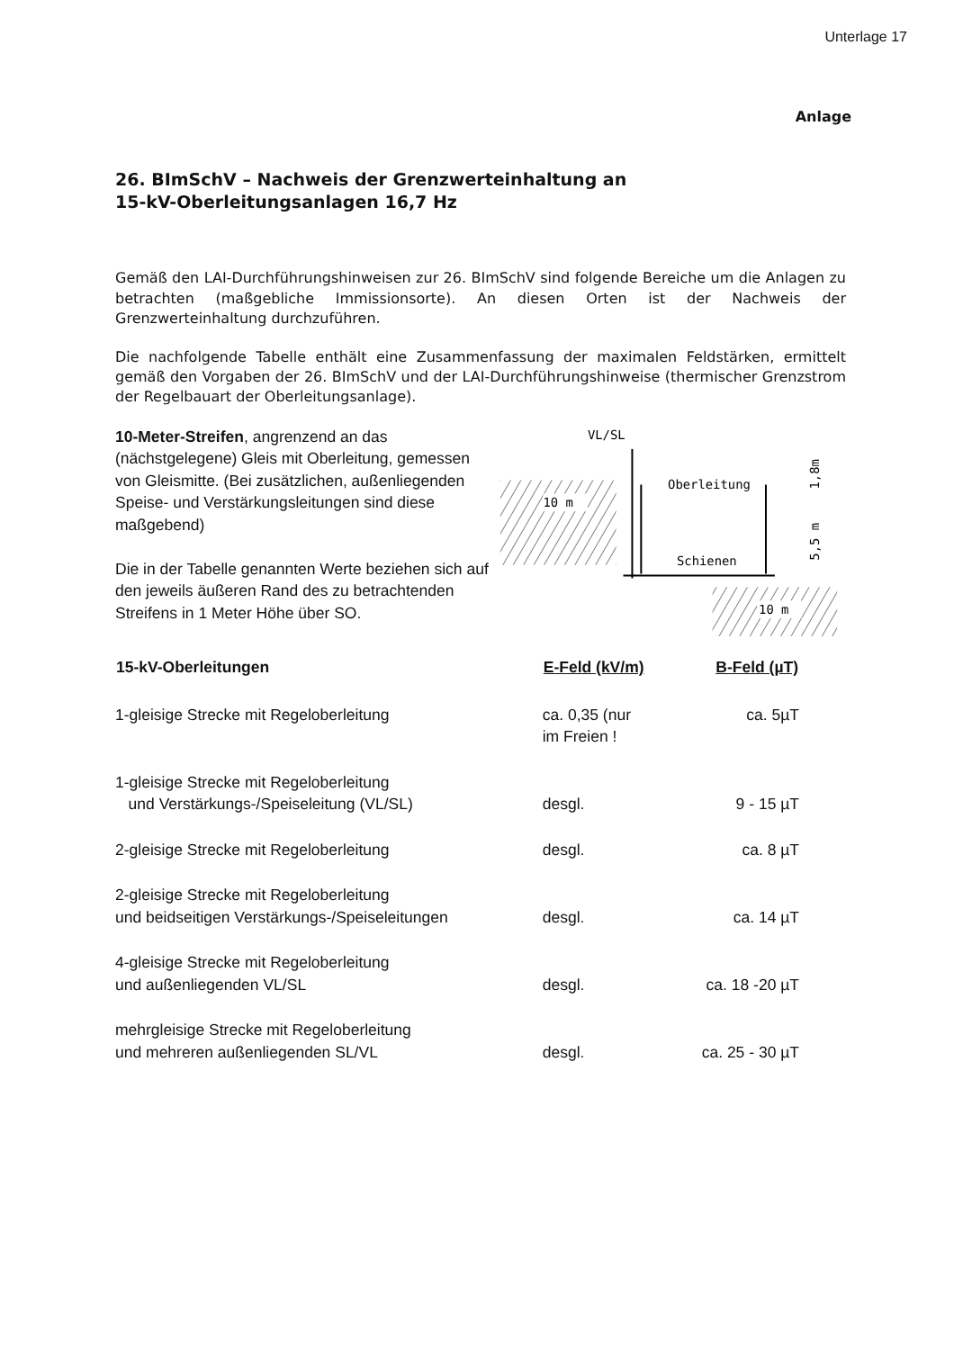Unterlage 17
Anlage
26. BImSchV – Nachweis der Grenzwerteinhaltung an
15-kV-Oberleitungsanlagen 16,7 Hz
Gemäß den LAI-Durchführungshinweisen zur 26. BImSchV sind folgende Bereiche um die Anlagen zu betrachten (maßgebliche Immissionsorte). An diesen Orten ist der Nachweis der Grenzwerteinhaltung durchzuführen.
Die nachfolgende Tabelle enthält eine Zusammenfassung der maximalen Feldstärken, ermittelt gemäß den Vorgaben der 26. BImSchV und der LAI-Durchführungshinweise (thermischer Grenzstrom der Regelbauart der Oberleitungsanlage).
10-Meter-Streifen, angrenzend an das (nächstgelegene) Gleis mit Oberleitung, gemessen von Gleismitte. (Bei zusätzlichen, außenliegenden Speise- und Verstärkungsleitungen sind diese maßgebend)
Die in der Tabelle genannten Werte beziehen sich auf den jeweils äußeren Rand des zu betrachtenden Streifens in 1 Meter Höhe über SO.
VL/SL
10 m
Oberleitung
Schienen
5,5 m
1,8m
10 m
| 15-kV-Oberleitungen | E-Feld (kV/m) | B-Feld (µT) |
| --- | --- | --- |
| 1-gleisige Strecke mit Regeloberleitung | ca. 0,35 (nur im Freien ! | ca. 5µT |
| 1-gleisige Strecke mit Regeloberleitung und Verstärkungs-/Speiseleitung (VL/SL) | desgl. | 9 - 15 µT |
| 2-gleisige Strecke mit Regeloberleitung | desgl. | ca. 8 µT |
| 2-gleisige Strecke mit Regeloberleitung und beidseitigen Verstärkungs-/Speiseleitungen | desgl. | ca. 14 µT |
| 4-gleisige Strecke mit Regeloberleitung und außenliegenden VL/SL | desgl. | ca. 18 -20 µT |
| mehrgleisige Strecke mit Regeloberleitung und mehreren außenliegenden SL/VL | desgl. | ca. 25 - 30 µT |